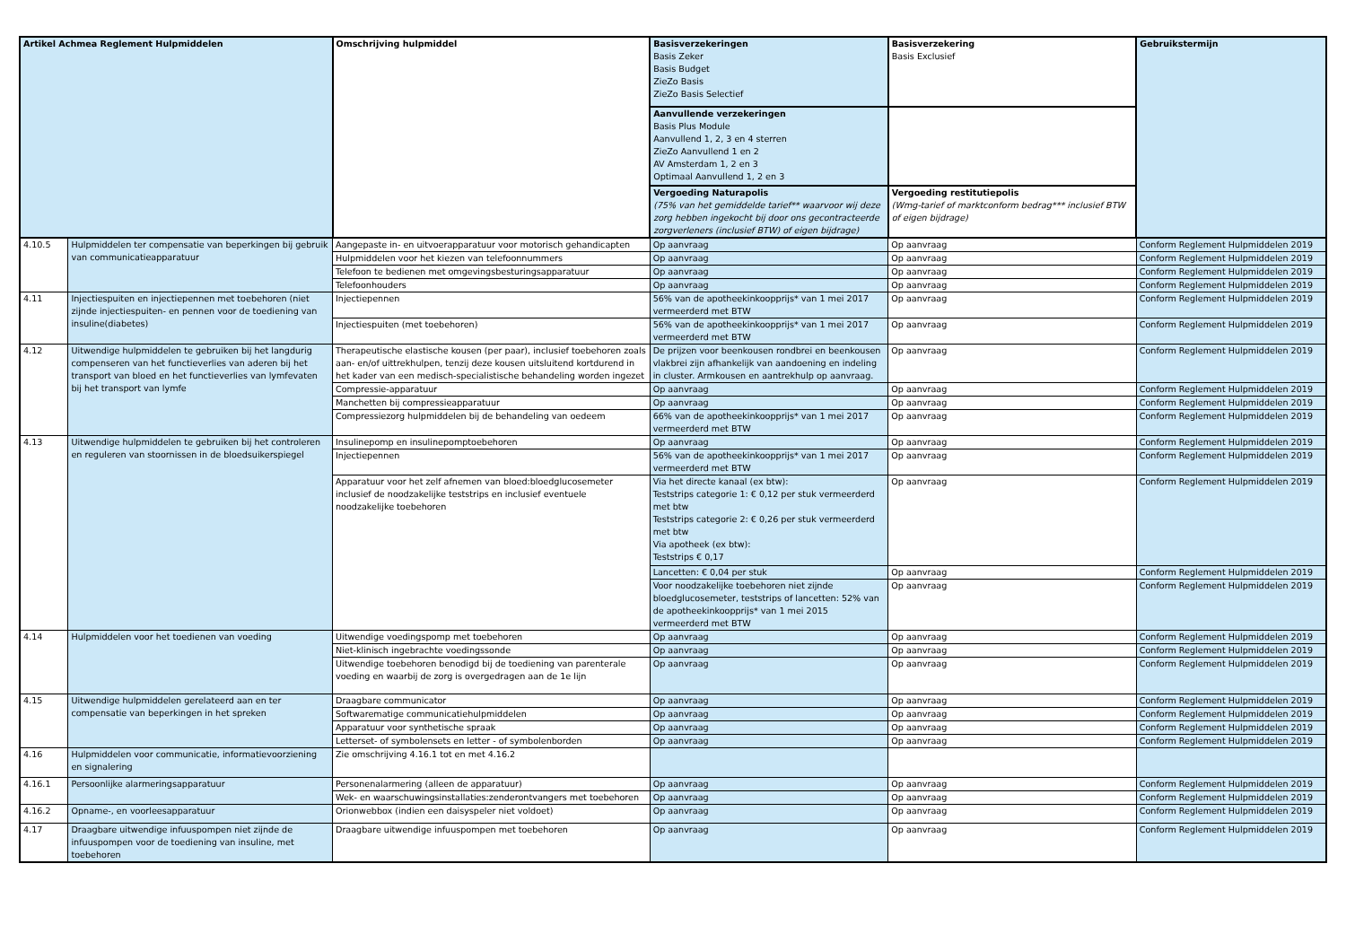| Artikel Achmea Reglement Hulpmiddelen | | Omschrijving hulpmiddel | Basisverzekeringen Basis Zeker Basis Budget ZieZo Basis ZieZo Basis Selectief | Basisverzekering Basis Exclusief | Gebruikstermijn |
| --- | --- | --- | --- | --- | --- |
| | | | Aanvullende verzekeringen Basis Plus Module Aanvullend 1, 2, 3 en 4 sterren ZieZo Aanvullend 1 en 2 AV Amsterdam 1, 2 en 3 Optimaal Aanvullend 1, 2 en 3 | | |
| | | | Vergoeding Naturapolis (75% van het gemiddelde tarief** waarvoor wij deze zorg hebben ingekocht bij door ons gecontracteerde zorgverleners (inclusief BTW) of eigen bijdrage) | Vergoeding restitutiepolis (Wmg-tarief of marktconform bedrag*** inclusief BTW of eigen bijdrage) | |
| 4.10.5 | Hulpmiddelen ter compensatie van beperkingen bij gebruik van communicatieapparatuur | Aangepaste in- en uitvoerapparatuur voor motorisch gehandicapten | Op aanvraag | Op aanvraag | Conform Reglement Hulpmiddelen 2019 |
| | | Hulpmiddelen voor het kiezen van telefoonnummers | Op aanvraag | Op aanvraag | Conform Reglement Hulpmiddelen 2019 |
| | | Telefoon te bedienen met omgevingsbesturingsapparatuur | Op aanvraag | Op aanvraag | Conform Reglement Hulpmiddelen 2019 |
| | | Telefoonhouders | Op aanvraag | Op aanvraag | Conform Reglement Hulpmiddelen 2019 |
| 4.11 | Injectiespuiten en injectiepennen met toebehoren (niet zijnde injectiespuiten- en pennen voor de toediening van insuline(diabetes) | Injectiepennen | 56% van de apotheekinkoopprijs* van 1 mei 2017 vermeerderd met BTW | Op aanvraag | Conform Reglement Hulpmiddelen 2019 |
| | | Injectiespuiten (met toebehoren) | 56% van de apotheekinkoopprijs* van 1 mei 2017 vermeerderd met BTW | Op aanvraag | Conform Reglement Hulpmiddelen 2019 |
| 4.12 | Uitwendige hulpmiddelen te gebruiken bij het langdurig compenseren van het functieverlies van aderen bij het transport van bloed en het functieverlies van lymfevaten bij het transport van lymfe | Therapeutische elastische kousen (per paar), inclusief toebehoren zoals aan- en/of uittrekhulpen, tenzij deze kousen uitsluitend kortdurend in het kader van een medisch-specialistische behandeling worden ingezet | De prijzen voor beenkousen rondbrei en beenkousen vlakbrei zijn afhankelijk van aandoening en indeling in cluster. Armkousen en aantrekhulp op aanvraag. | Op aanvraag | Conform Reglement Hulpmiddelen 2019 |
| | | Compressie-apparatuur | Op aanvraag | Op aanvraag | Conform Reglement Hulpmiddelen 2019 |
| | | Manchetten bij compressieapparatuur | Op aanvraag | Op aanvraag | Conform Reglement Hulpmiddelen 2019 |
| | | Compressiezorg hulpmiddelen bij de behandeling van oedeem | 66% van de apotheekinkoopprijs* van 1 mei 2017 vermeerderd met BTW | Op aanvraag | Conform Reglement Hulpmiddelen 2019 |
| 4.13 | Uitwendige hulpmiddelen te gebruiken bij het controleren en reguleren van stoornissen in de bloedsuikerspiegel | Insulinepomp en insulinepomptoebehoren | Op aanvraag | Op aanvraag | Conform Reglement Hulpmiddelen 2019 |
| | | Injectiepennen | 56% van de apotheekinkoopprijs* van 1 mei 2017 vermeerderd met BTW | Op aanvraag | Conform Reglement Hulpmiddelen 2019 |
| | | Apparatuur voor het zelf afnemen van bloed:bloedglucosemeter inclusief de noodzakelijke teststrips en inclusief eventuele noodzakelijke toebehoren | Via het directe kanaal (ex btw): Teststrips categorie 1: € 0,12 per stuk vermeerderd met btw Teststrips categorie 2: € 0,26 per stuk vermeerderd met btw Via apotheek (ex btw): Teststrips € 0,17 | Op aanvraag | Conform Reglement Hulpmiddelen 2019 |
| | | | Lancetten: € 0,04 per stuk | Op aanvraag | Conform Reglement Hulpmiddelen 2019 |
| | | | Voor noodzakelijke toebehoren niet zijnde bloedglucosemeter, teststrips of lancetten: 52% van de apotheekinkoopprijs* van 1 mei 2015 vermeerderd met BTW | Op aanvraag | Conform Reglement Hulpmiddelen 2019 |
| 4.14 | Hulpmiddelen voor het toedienen van voeding | Uitwendige voedingspomp met toebehoren | Op aanvraag | Op aanvraag | Conform Reglement Hulpmiddelen 2019 |
| | | Niet-klinisch ingebrachte voedingssonde | Op aanvraag | Op aanvraag | Conform Reglement Hulpmiddelen 2019 |
| | | Uitwendige toebehoren benodigd bij de toediening van parenterale voeding en waarbij de zorg is overgedragen aan de 1e lijn | Op aanvraag | Op aanvraag | Conform Reglement Hulpmiddelen 2019 |
| 4.15 | Uitwendige hulpmiddelen gerelateerd aan en ter compensatie van beperkingen in het spreken | Draagbare communicator | Op aanvraag | Op aanvraag | Conform Reglement Hulpmiddelen 2019 |
| | | Softwarematige communicatiehulpmiddelen | Op aanvraag | Op aanvraag | Conform Reglement Hulpmiddelen 2019 |
| | | Apparatuur voor synthetische spraak | Op aanvraag | Op aanvraag | Conform Reglement Hulpmiddelen 2019 |
| | | Letterset- of symbolensets en letter - of symbolenborden | Op aanvraag | Op aanvraag | Conform Reglement Hulpmiddelen 2019 |
| 4.16 | Hulpmiddelen voor communicatie, informatievoorziening en signalering | Zie omschrijving 4.16.1 tot en met 4.16.2 | | | |
| 4.16.1 | Persoonlijke alarmeringsapparatuur | Personenalarmering (alleen de apparatuur) | Op aanvraag | Op aanvraag | Conform Reglement Hulpmiddelen 2019 |
| | | Wek- en waarschuwingsinstallaties:zenderontvangers met toebehoren | Op aanvraag | Op aanvraag | Conform Reglement Hulpmiddelen 2019 |
| 4.16.2 | Opname-, en voorleesapparatuur | Orionwebbox (indien een daisyspeler niet voldoet) | Op aanvraag | Op aanvraag | Conform Reglement Hulpmiddelen 2019 |
| 4.17 | Draagbare uitwendige infuuspompen niet zijnde de infuuspompen voor de toediening van insuline, met toebehoren | Draagbare uitwendige infuuspompen met toebehoren | Op aanvraag | Op aanvraag | Conform Reglement Hulpmiddelen 2019 |